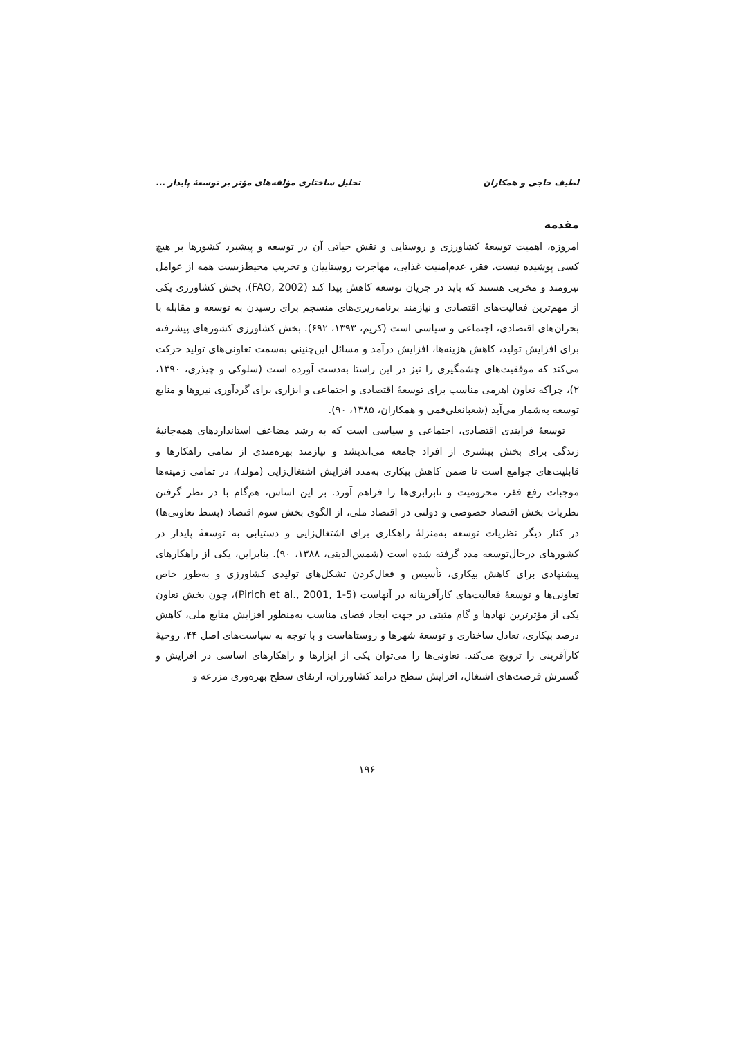لطیف حاجی و همکاران تحلیل ساختاری مؤلفه‌های مؤثر بر توسعهٔ پایدار ...
مقدمه
امروزه، اهمیت توسعهٔ کشاورزی و روستایی و نقش حیاتی آن در توسعه و پیشبرد کشورها بر هیچ کسی پوشیده نیست. فقر، عدم‌امنیت غذایی، مهاجرت روستاییان و تخریب محیط‌زیست همه از عوامل نیرومند و مخربی هستند که باید در جریان توسعه کاهش پیدا کند (FAO, 2002). بخش کشاورزی یکی از مهم‌ترین فعالیت‌های اقتصادی و نیازمند برنامه‌ریزی‌های منسجم برای رسیدن به توسعه و مقابله با بحران‌های اقتصادی، اجتماعی و سیاسی است (کریم، ۱۳۹۳، ۶۹۲). بخش کشاورزی کشورهای پیشرفته برای افزایش تولید، کاهش هزینه‌ها، افزایش درآمد و مسائل این‌چنینی به‌سمت تعاونی‌های تولید حرکت می‌کند که موفقیت‌های چشمگیری را نیز در این راستا به‌دست آورده است (سلوکی و چیذری، ۱۳۹۰، ۲)، چراکه تعاون اهرمی مناسب برای توسعهٔ اقتصادی و اجتماعی و ابزاری برای گردآوری نیروها و منابع توسعه به‌شمار می‌آید (شعبانعلی‌فمی و همکاران، ۱۳۸۵، ۹۰).
توسعهٔ فرایندی اقتصادی، اجتماعی و سیاسی است که به رشد مضاعف استانداردهای همه‌جانبهٔ زندگی برای بخش بیشتری از افراد جامعه می‌اندیشد و نیازمند بهره‌مندی از تمامی راهکارها و قابلیت‌های جوامع است تا ضمن کاهش بیکاری به‌مدد افزایش اشتغال‌زایی (مولد)، در تمامی زمینه‌ها موجبات رفع فقر، محرومیت و نابرابری‌ها را فراهم آورد. بر این اساس، هم‌گام با در نظر گرفتن نظریات بخش اقتصاد خصوصی و دولتی در اقتصاد ملی، از الگوی بخش سوم اقتصاد (بسط تعاونی‌ها) در کنار دیگر نظریات توسعه به‌منزلهٔ راهکاری برای اشتغال‌زایی و دستیابی به توسعهٔ پایدار در کشورهای درحال‌توسعه مدد گرفته شده است (شمس‌الدینی، ۱۳۸۸، ۹۰). بنابراین، یکی از راهکارهای پیشنهادی برای کاهش بیکاری، تأسیس و فعال‌کردن تشکل‌های تولیدی کشاورزی و به‌طور خاص تعاونی‌ها و توسعهٔ فعالیت‌های کارآفرینانه در آنهاست (Pirich et al., 2001, 1-5)، چون بخش تعاون یکی از مؤثرترین نهادها و گام مثبتی در جهت ایجاد فضای مناسب به‌منظور افزایش منابع ملی، کاهش درصد بیکاری، تعادل ساختاری و توسعهٔ شهرها و روستاهاست و با توجه به سیاست‌های اصل ۴۴، روحیهٔ کارآفرینی را ترویج می‌کند. تعاونی‌ها را می‌توان یکی از ابزارها و راهکارهای اساسی در افزایش و گسترش فرصت‌های اشتغال، افزایش سطح درآمد کشاورزان، ارتقای سطح بهره‌وری مزرعه و
۱۹۶